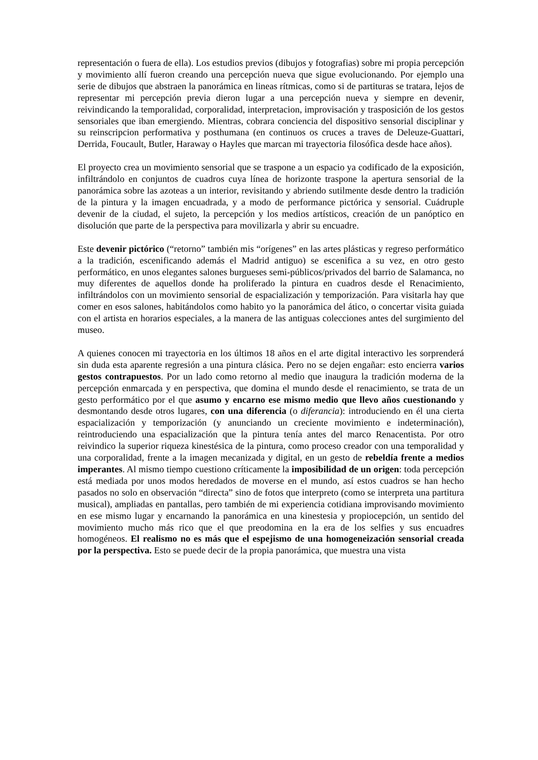representación o fuera de ella). Los estudios previos (dibujos y fotografias) sobre mi propia percepción y movimiento allí fueron creando una percepción nueva que sigue evolucionando. Por ejemplo una serie de dibujos que abstraen la panorámica en lineas rítmicas, como si de partituras se tratara, lejos de representar mi percepción previa dieron lugar a una percepción nueva y siempre en devenir, reivindicando la temporalidad, corporalidad, interpretacion, improvisación y trasposición de los gestos sensoriales que iban emergiendo. Mientras, cobrara conciencia del dispositivo sensorial disciplinar y su reinscripcion performativa y posthumana (en continuos os cruces a traves de Deleuze-Guattari, Derrida, Foucault, Butler, Haraway o Hayles que marcan mi trayectoria filosófica desde hace años).
El proyecto crea un movimiento sensorial que se traspone a un espacio ya codificado de la exposición, infiltrándolo en conjuntos de cuadros cuya línea de horizonte traspone la apertura sensorial de la panorámica sobre las azoteas a un interior, revisitando y abriendo sutilmente desde dentro la tradición de la pintura y la imagen encuadrada, y a modo de performance pictórica y sensorial. Cuádruple devenir de la ciudad, el sujeto, la percepción y los medios artísticos, creación de un panóptico en disolución que parte de la perspectiva para movilizarla y abrir su encuadre.
Este devenir pictórico (“retorno” también mis “orígenes” en las artes plásticas y regreso performático a la tradición, escenificando además el Madrid antiguo) se escenifica a su vez, en otro gesto performático, en unos elegantes salones burgueses semi-públicos/privados del barrio de Salamanca, no muy diferentes de aquellos donde ha proliferado la pintura en cuadros desde el Renacimiento, infiltrándolos con un movimiento sensorial de espacialización y temporización. Para visitarla hay que comer en esos salones, habitándolos como habito yo la panorámica del ático, o concertar visita guiada con el artista en horarios especiales, a la manera de las antiguas colecciones antes del surgimiento del museo.
A quienes conocen mi trayectoria en los últimos 18 años en el arte digital interactivo les sorprenderá sin duda esta aparente regresión a una pintura clásica. Pero no se dejen engañar: esto encierra varios gestos contrapuestos. Por un lado como retorno al medio que inaugura la tradición moderna de la percepción enmarcada y en perspectiva, que domina el mundo desde el renacimiento, se trata de un gesto performático por el que asumo y encarno ese mismo medio que llevo años cuestionando y desmontando desde otros lugares, con una diferencia (o diferancia): introduciendo en él una cierta espacialización y temporización (y anunciando un creciente movimiento e indeterminación), reintroduciendo una espacialización que la pintura tenía antes del marco Renacentista. Por otro reivindico la superior riqueza kinestésica de la pintura, como proceso creador con una temporalidad y una corporalidad, frente a la imagen mecanizada y digital, en un gesto de rebeldía frente a medios imperantes. Al mismo tiempo cuestiono críticamente la imposibilidad de un origen: toda percepción está mediada por unos modos heredados de moverse en el mundo, así estos cuadros se han hecho pasados no solo en observación “directa” sino de fotos que interpreto (como se interpreta una partitura musical), ampliadas en pantallas, pero también de mi experiencia cotidiana improvisando movimiento en ese mismo lugar y encarnando la panorámica en una kinestesia y propiocepción, un sentido del movimiento mucho más rico que el que preodomina en la era de los selfies y sus encuadres homogéneos. El realismo no es más que el espejismo de una homogeneización sensorial creada por la perspectiva. Esto se puede decir de la propia panorámica, que muestra una vista